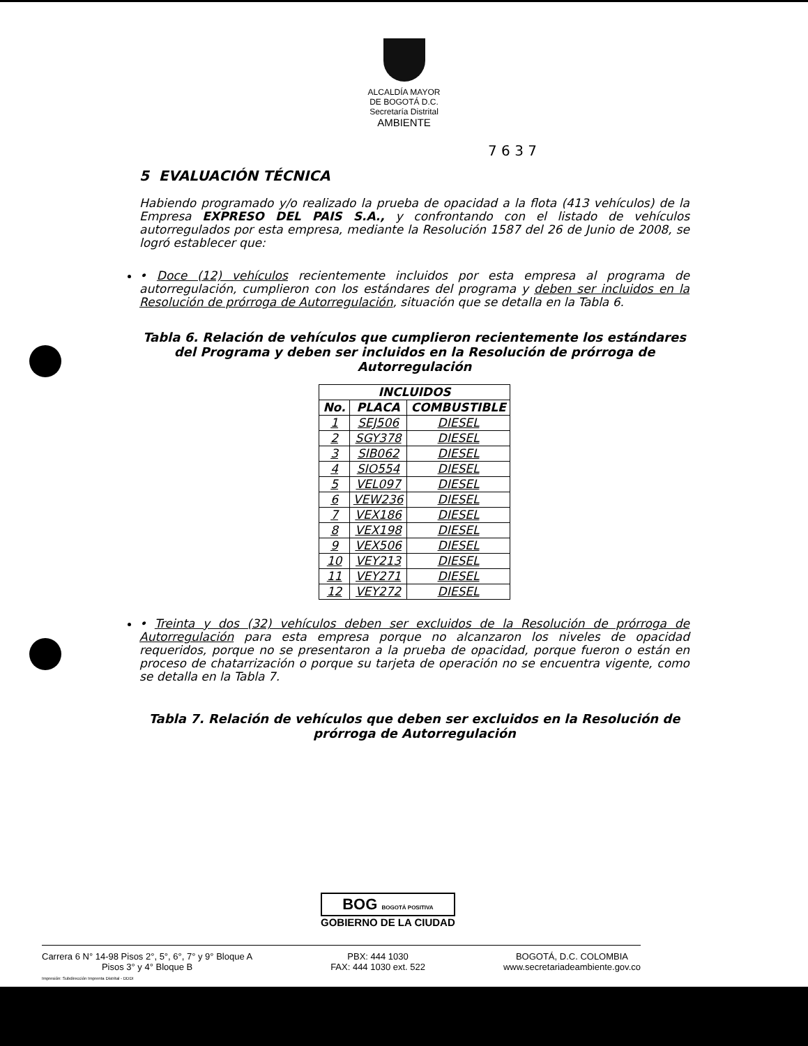ALCALDÍA MAYOR
DE BOGOTÁ D.C.
Secretaría Distrital
AMBIENTE
7 6 3 7
5 EVALUACIÓN TÉCNICA
Habiendo programado y/o realizado la prueba de opacidad a la flota (413 vehículos) de la Empresa EXPRESO DEL PAIS S.A., y confrontando con el listado de vehículos autorregulados por esta empresa, mediante la Resolución 1587 del 26 de Junio de 2008, se logró establecer que:
• Doce (12) vehículos recientemente incluidos por esta empresa al programa de autorregulación, cumplieron con los estándares del programa y deben ser incluidos en la Resolución de prórroga de Autorregulación, situación que se detalla en la Tabla 6.
Tabla 6. Relación de vehículos que cumplieron recientemente los estándares del Programa y deben ser incluidos en la Resolución de prórroga de Autorregulación
| INCLUIDOS | | |
| --- | --- | --- |
| No. | PLACA | COMBUSTIBLE |
| 1 | SEJ506 | DIESEL |
| 2 | SGY378 | DIESEL |
| 3 | SIB062 | DIESEL |
| 4 | SIO554 | DIESEL |
| 5 | VEL097 | DIESEL |
| 6 | VEW236 | DIESEL |
| 7 | VEX186 | DIESEL |
| 8 | VEX198 | DIESEL |
| 9 | VEX506 | DIESEL |
| 10 | VEY213 | DIESEL |
| 11 | VEY271 | DIESEL |
| 12 | VEY272 | DIESEL |
• Treinta y dos (32) vehículos deben ser excluidos de la Resolución de prórroga de Autorregulación para esta empresa porque no alcanzaron los niveles de opacidad requeridos, porque no se presentaron a la prueba de opacidad, porque fueron o están en proceso de chatarrización o porque su tarjeta de operación no se encuentra vigente, como se detalla en la Tabla 7.
Tabla 7. Relación de vehículos que deben ser excluidos en la Resolución de prórroga de Autorregulación
BOG BOGOTÁ POSITIVA
GOBIERNO DE LA CIUDAD
Carrera 6 N° 14-98 Pisos 2°, 5°, 6°, 7° y 9° Bloque A
Pisos 3° y 4° Bloque B
PBX: 444 1030
FAX: 444 1030 ext. 522
BOGOTÁ, D.C. COLOMBIA
www.secretariadeambiente.gov.co
Impresión: Subdirección Imprenta Distrital - DDDI